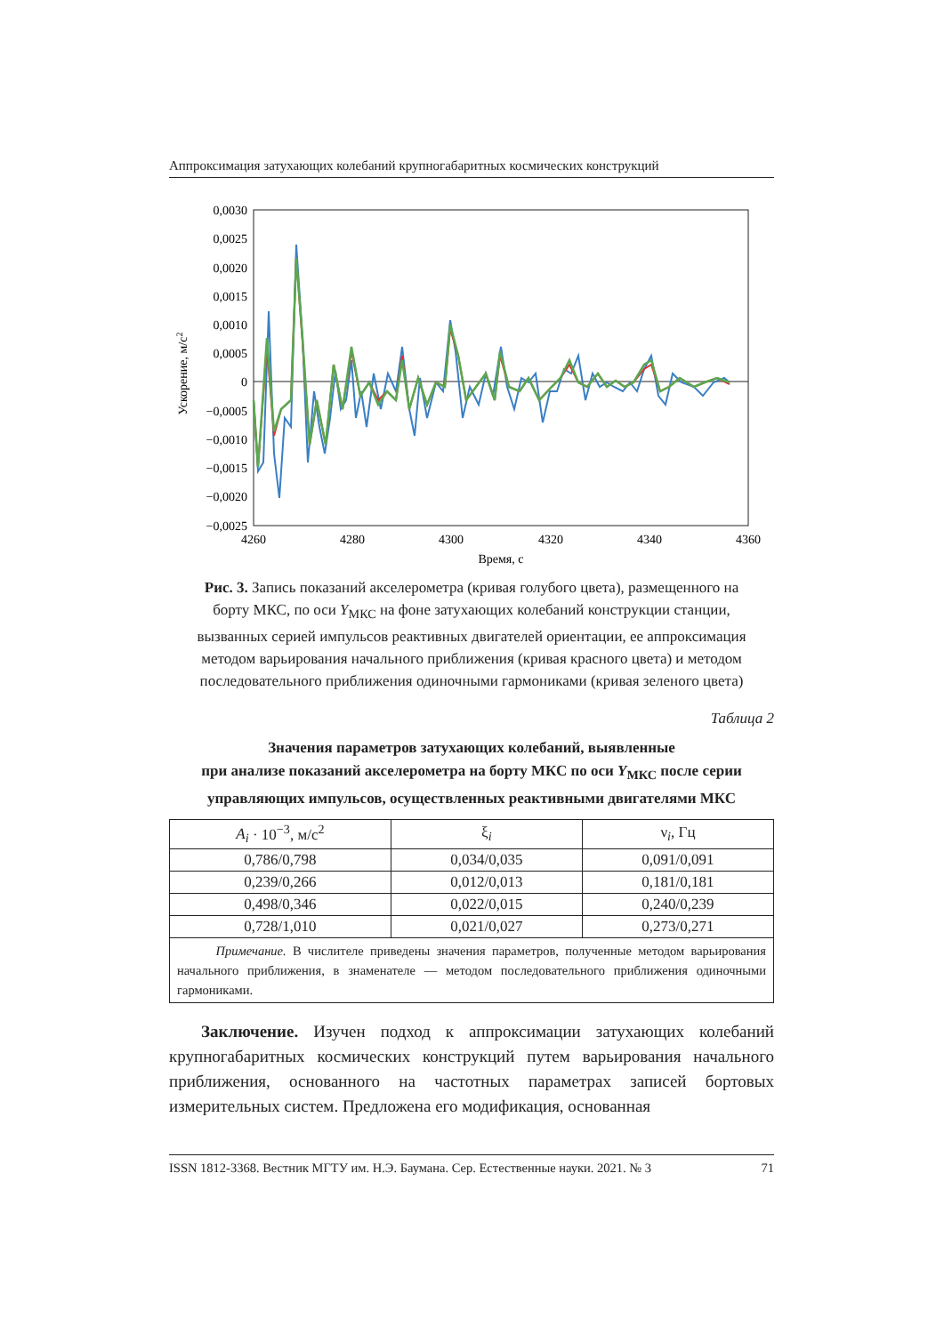Аппроксимация затухающих колебаний крупногабаритных космических конструкций
0,0030
0,0025
0,0020
0,0015
0,0010
0,0005
0
−0,0005
−0,0010
−0,0015
−0,0020
−0,0025
4260
4280
4300
4320
4340
4360
Время, с
Ускорение, м/с2
Рис. 3. Запись показаний акселерометра (кривая голубого цвета), размещенного на борту МКС, по оси Y<sub>МКС</sub> на фоне затухающих колебаний конструкции станции, вызванных серией импульсов реактивных двигателей ориентации, ее аппроксимация методом варьирования начального приближения (кривая красного цвета) и методом последовательного приближения одиночными гармониками (кривая зеленого цвета)
Таблица 2
Значения параметров затухающих колебаний, выявленные
при анализе показаний акселерометра на борту МКС по оси Y<sub>МКС</sub> после серии управляющих импульсов, осуществленных реактивными двигателями МКС
| A<sub>i</sub> · 10<sup>−3</sup>, м/с<sup>2</sup> | ξ<sub>i</sub> | ν<sub>i</sub>, Гц |
| --- | --- | --- |
| 0,786/0,798 | 0,034/0,035 | 0,091/0,091 |
| 0,239/0,266 | 0,012/0,013 | 0,181/0,181 |
| 0,498/0,346 | 0,022/0,015 | 0,240/0,239 |
| 0,728/1,010 | 0,021/0,027 | 0,273/0,271 |
| Примечание. В числителе приведены значения параметров, полученные методом варьирования начального приближения, в знаменателе — методом последовательного приближения одиночными гармониками. | | |
Заключение. Изучен подход к аппроксимации затухающих колебаний крупногабаритных космических конструкций путем варьирования начального приближения, основанного на частотных параметрах записей бортовых измерительных систем. Предложена его модификация, основанная
ISSN 1812-3368. Вестник МГТУ им. Н.Э. Баумана. Сер. Естественные науки. 2021. № 3 71